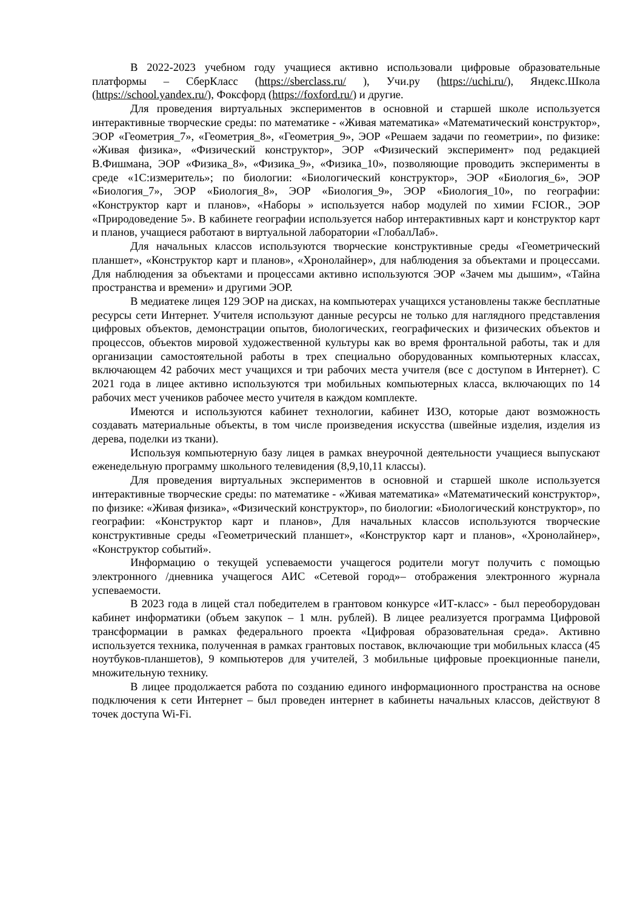В 2022-2023 учебном году учащиеся активно использовали цифровые образовательные платформы – СберКласс (https://sberclass.ru/ ), Учи.ру (https://uchi.ru/), Яндекс.Школа (https://school.yandex.ru/), Фоксфорд (https://foxford.ru/) и другие.
Для проведения виртуальных экспериментов в основной и старшей школе используется интерактивные творческие среды: по математике - «Живая математика» «Математический конструктор», ЭОР «Геометрия_7», «Геометрия_8», «Геометрия_9», ЭОР «Решаем задачи по геометрии», по физике: «Живая физика», «Физический конструктор», ЭОР «Физический эксперимент» под редакцией В.Фишмана, ЭОР «Физика_8», «Физика_9», «Физика_10», позволяющие проводить эксперименты в среде «1С:измеритель»; по биологии: «Биологический конструктор», ЭОР «Биология_6», ЭОР «Биология_7», ЭОР «Биология_8», ЭОР «Биология_9», ЭОР «Биология_10», по географии: «Конструктор карт и планов», «Наборы » используется набор модулей по химии FCIOR., ЭОР «Природоведение 5». В кабинете географии используется набор интерактивных карт и конструктор карт и планов, учащиеся работают в виртуальной лаборатории «ГлобалЛаб».
Для начальных классов используются творческие конструктивные среды «Геометрический планшет», «Конструктор карт и планов», «Хронолайнер», для наблюдения за объектами и процессами. Для наблюдения за объектами и процессами активно используются ЭОР «Зачем мы дышим», «Тайна пространства и времени» и другими ЭОР.
В медиатеке лицея 129 ЭОР на дисках, на компьютерах учащихся установлены также бесплатные ресурсы сети Интернет. Учителя используют данные ресурсы не только для наглядного представления цифровых объектов, демонстрации опытов, биологических, географических и физических объектов и процессов, объектов мировой художественной культуры как во время фронтальной работы, так и для организации самостоятельной работы в трех специально оборудованных компьютерных классах, включающем 42 рабочих мест учащихся и три рабочих места учителя (все с доступом в Интернет). С 2021 года в лицее активно используются три мобильных компьютерных класса, включающих по 14 рабочих мест учеников рабочее место учителя в каждом комплекте.
Имеются и используются кабинет технологии, кабинет ИЗО, которые дают возможность создавать материальные объекты, в том числе произведения искусства (швейные изделия, изделия из дерева, поделки из ткани).
Используя компьютерную базу лицея в рамках внеурочной деятельности учащиеся выпускают еженедельную программу школьного телевидения (8,9,10,11 классы).
Для проведения виртуальных экспериментов в основной и старшей школе используется интерактивные творческие среды: по математике - «Живая математика» «Математический конструктор», по физике: «Живая физика», «Физический конструктор», по биологии: «Биологический конструктор», по географии: «Конструктор карт и планов», Для начальных классов используются творческие конструктивные среды «Геометрический планшет», «Конструктор карт и планов», «Хронолайнер», «Конструктор событий».
Информацию о текущей успеваемости учащегося родители могут получить с помощью электронного /дневника учащегося АИС «Сетевой город»– отображения электронного журнала успеваемости.
В 2023 года в лицей стал победителем в грантовом конкурсе «ИТ-класс» - был переоборудован кабинет информатики (объем закупок – 1 млн. рублей). В лицее реализуется программа Цифровой трансформации в рамках федерального проекта «Цифровая образовательная среда». Активно используется техника, полученная в рамках грантовых поставок, включающие три мобильных класса (45 ноутбуков-планшетов), 9 компьютеров для учителей, 3 мобильные цифровые проекционные панели, множительную технику.
В лицее продолжается работа по созданию единого информационного пространства на основе подключения к сети Интернет – был проведен интернет в кабинеты начальных классов, действуют 8 точек доступа Wi-Fi.